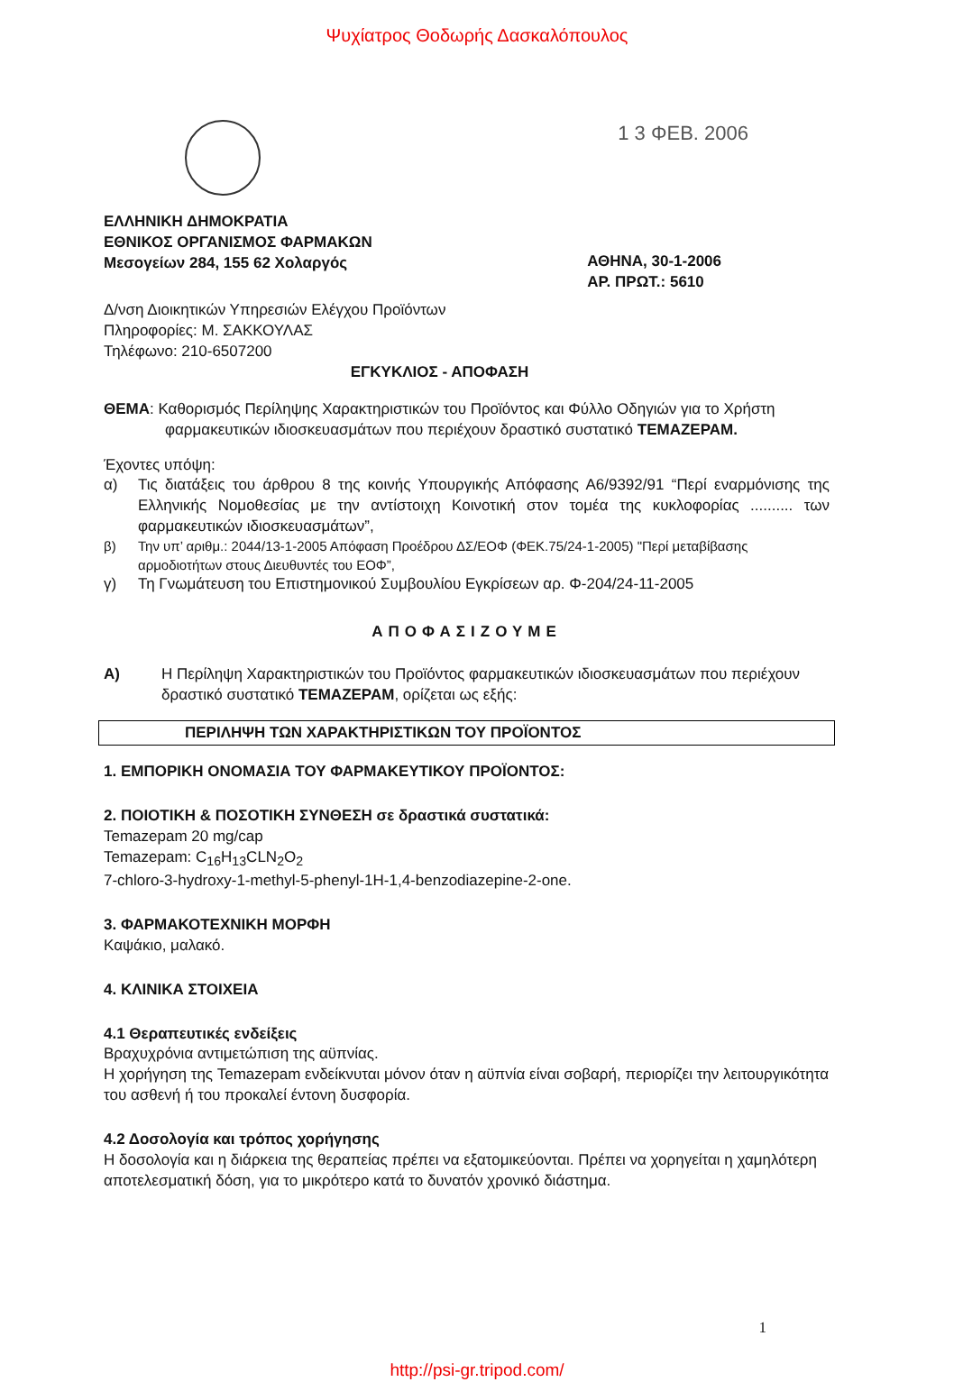Ψυχίατρος Θοδωρής Δασκαλόπουλος
1 3 ΦΕΒ. 2006
ΕΛΛΗΝΙΚΗ ΔΗΜΟΚΡΑΤΙΑ
ΕΘΝΙΚΟΣ ΟΡΓΑΝΙΣΜΟΣ ΦΑΡΜΑΚΩΝ
Μεσογείων 284, 155 62 Χολαργός
ΑΘΗΝΑ, 30-1-2006
ΑΡ. ΠΡΩΤ.: 5610
Δ/νση Διοικητικών Υπηρεσιών Ελέγχου Προϊόντων
Πληροφορίες: Μ. ΣΑΚΚΟΥΛΑΣ
Τηλέφωνο: 210-6507200
ΕΓΚΥΚΛΙΟΣ - ΑΠΟΦΑΣΗ
ΘΕΜΑ: Καθορισμός Περίληψης Χαρακτηριστικών του Προϊόντος και Φύλλο Οδηγιών για το Χρήστη φαρμακευτικών ιδιοσκευασμάτων που περιέχουν δραστικό συστατικό TEMAZEPAM.
Έχοντες υπόψη:
α) Τις διατάξεις του άρθρου 8 της κοινής Υπουργικής Απόφασης Α6/9392/91 “Περί εναρμόνισης της Ελληνικής Νομοθεσίας με την αντίστοιχη Κοινοτική στον τομέα της κυκλοφορίας .......... των φαρμακευτικών ιδιοσκευασμάτων”,
β) Την υπ’ αριθμ.: 2044/13-1-2005 Απόφαση Προέδρου ΔΣ/ΕΟΦ (ΦΕΚ.75/24-1-2005) "Περί μεταβίβασης αρμοδιοτήτων στους Διευθυντές του ΕΟΦ”,
γ) Τη Γνωμάτευση του Επιστημονικού Συμβουλίου Εγκρίσεων αρ. Φ-204/24-11-2005
ΑΠΟΦΑΣΙΖΟΥΜΕ
Α) Η Περίληψη Χαρακτηριστικών του Προϊόντος φαρμακευτικών ιδιοσκευασμάτων που περιέχουν δραστικό συστατικό TEMAZEPAM, ορίζεται ως εξής:
ΠΕΡΙΛΗΨΗ ΤΩΝ ΧΑΡΑΚΤΗΡΙΣΤΙΚΩΝ ΤΟΥ ΠΡΟΪΟΝΤΟΣ
1. ΕΜΠΟΡΙΚΗ ΟΝΟΜΑΣΙΑ ΤΟΥ ΦΑΡΜΑΚΕΥΤΙΚΟΥ ΠΡΟΪΟΝΤΟΣ:
2. ΠΟΙΟΤΙΚΗ & ΠΟΣΟΤΙΚΗ ΣΥΝΘΕΣΗ σε δραστικά συστατικά:
Temazepam 20 mg/cap
Temazepam: C<sub>16</sub>H<sub>13</sub>CLN<sub>2</sub>O<sub>2</sub>
7-chloro-3-hydroxy-1-methyl-5-phenyl-1H-1,4-benzodiazepine-2-one.
3. ΦΑΡΜΑΚΟΤΕΧΝΙΚΗ ΜΟΡΦΗ
Καψάκιο, μαλακό.
4. ΚΛΙΝΙΚΑ ΣΤΟΙΧΕΙΑ
4.1 Θεραπευτικές ενδείξεις
Βραχυχρόνια αντιμετώπιση της αϋπνίας.
Η χορήγηση της Temazepam ενδείκνυται μόνον όταν η αϋπνία είναι σοβαρή, περιορίζει την λειτουργικότητα του ασθενή ή του προκαλεί έντονη δυσφορία.
4.2 Δοσολογία και τρόπος χορήγησης
Η δοσολογία και η διάρκεια της θεραπείας πρέπει να εξατομικεύονται. Πρέπει να χορηγείται η χαμηλότερη αποτελεσματική δόση, για το μικρότερο κατά το δυνατόν χρονικό διάστημα.
1
http://psi-gr.tripod.com/